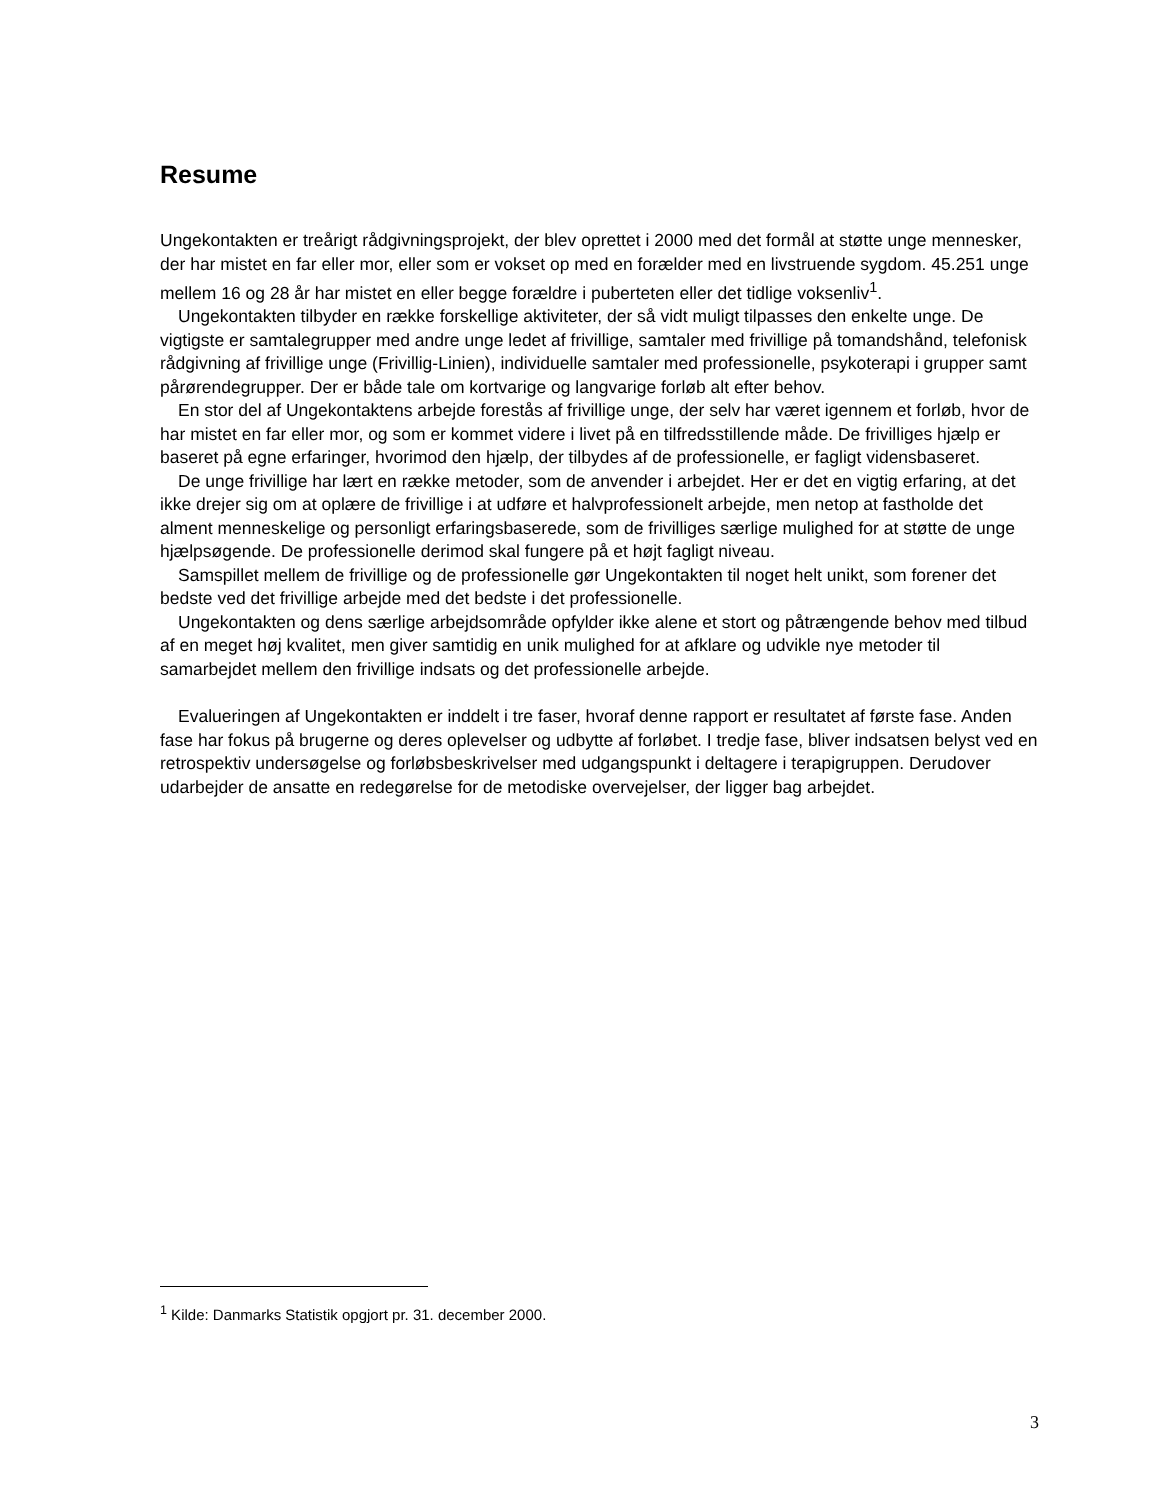Resume
Ungekontakten er treårigt rådgivningsprojekt, der blev oprettet i 2000 med det formål at støtte unge mennesker, der har mistet en far eller mor, eller som er vokset op med en forælder med en livstruende sygdom. 45.251 unge mellem 16 og 28 år har mistet en eller begge forældre i puberteten eller det tidlige voksenliv<sup>1</sup>.
Ungekontakten tilbyder en række forskellige aktiviteter, der så vidt muligt tilpasses den enkelte unge. De vigtigste er samtalegrupper med andre unge ledet af frivillige, samtaler med frivillige på tomandshånd, telefonisk rådgivning af frivillige unge (Frivillig-Linien), individuelle samtaler med professionelle, psykoterapi i grupper samt pårørendegrupper. Der er både tale om kortvarige og langvarige forløb alt efter behov.
En stor del af Ungekontaktens arbejde forestås af frivillige unge, der selv har været igennem et forløb, hvor de har mistet en far eller mor, og som er kommet videre i livet på en tilfredsstillende måde. De frivilliges hjælp er baseret på egne erfaringer, hvorimod den hjælp, der tilbydes af de professionelle, er fagligt vidensbaseret.
De unge frivillige har lært en række metoder, som de anvender i arbejdet. Her er det en vigtig erfaring, at det ikke drejer sig om at oplære de frivillige i at udføre et halvprofessionelt arbejde, men netop at fastholde det alment menneskelige og personligt erfaringsbaserede, som de frivilliges særlige mulighed for at støtte de unge hjælpsøgende. De professionelle derimod skal fungere på et højt fagligt niveau.
Samspillet mellem de frivillige og de professionelle gør Ungekontakten til noget helt unikt, som forener det bedste ved det frivillige arbejde med det bedste i det professionelle.
Ungekontakten og dens særlige arbejdsområde opfylder ikke alene et stort og påtrængende behov med tilbud af en meget høj kvalitet, men giver samtidig en unik mulighed for at afklare og udvikle nye metoder til samarbejdet mellem den frivillige indsats og det professionelle arbejde.
Evalueringen af Ungekontakten er inddelt i tre faser, hvoraf denne rapport er resultatet af første fase. Anden fase har fokus på brugerne og deres oplevelser og udbytte af forløbet. I tredje fase, bliver indsatsen belyst ved en retrospektiv undersøgelse og forløbsbeskrivelser med udgangspunkt i deltagere i terapigruppen. Derudover udarbejder de ansatte en redegørelse for de metodiske overvejelser, der ligger bag arbejdet.
<sup>1</sup> Kilde: Danmarks Statistik opgjort pr. 31. december 2000.
3